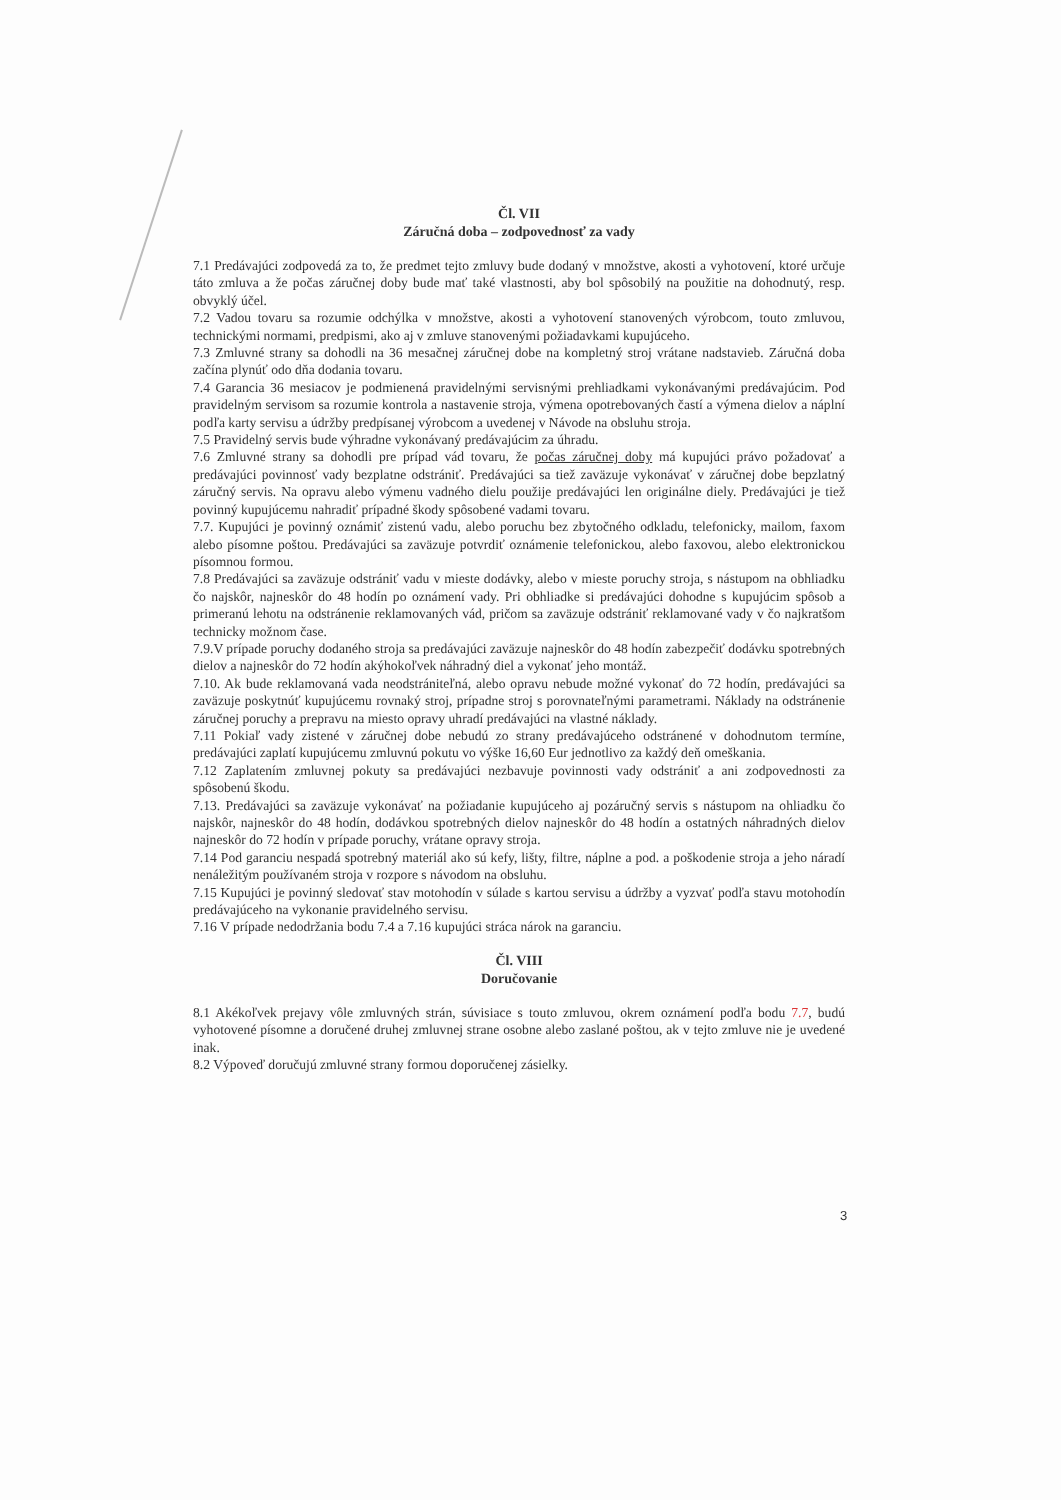Čl. VII
Záručná doba – zodpovednosť za vady
7.1 Predávajúci zodpovedá za to, že predmet tejto zmluvy bude dodaný v množstve, akosti a vyhotovení, ktoré určuje táto zmluva a že počas záručnej doby bude mať také vlastnosti, aby bol spôsobilý na použitie na dohodnutý, resp. obvyklý účel.
7.2 Vadou tovaru sa rozumie odchýlka v množstve, akosti a vyhotovení stanovených výrobcom, touto zmluvou, technickými normami, predpismi, ako aj v zmluve stanovenými požiadavkami kupujúceho.
7.3 Zmluvné strany sa dohodli na 36 mesačnej záručnej dobe na kompletný stroj vrátane nadstavieb. Záručná doba začína plynúť odo dňa dodania tovaru.
7.4 Garancia 36 mesiacov je podmienená pravidelnými servisnými prehliadkami vykonávanými predávajúcim. Pod pravidelným servisom sa rozumie kontrola a nastavenie stroja, výmena opotrebovaných častí a výmena dielov a náplní podľa karty servisu a údržby predpísanej výrobcom a uvedenej v Návode na obsluhu stroja.
7.5 Pravidelný servis bude výhradne vykonávaný predávajúcim za úhradu.
7.6 Zmluvné strany sa dohodli pre prípad vád tovaru, že počas záručnej doby má kupujúci právo požadovať a predávajúci povinnosť vady bezplatne odstrániť. Predávajúci sa tiež zaväzuje vykonávať v záručnej dobe bepzlatný záručný servis. Na opravu alebo výmenu vadného dielu použije predávajúci len originálne diely. Predávajúci je tiež povinný kupujúcemu nahradiť prípadné škody spôsobené vadami tovaru.
7.7. Kupujúci je povinný oznámiť zistenú vadu, alebo poruchu bez zbytočného odkladu, telefonicky, mailom, faxom alebo písomne poštou. Predávajúci sa zaväzuje potvrdiť oznámenie telefonickou, alebo faxovou, alebo elektronickou písomnou formou.
7.8 Predávajúci sa zaväzuje odstrániť vadu v mieste dodávky, alebo v mieste poruchy stroja, s nástupom na obhliadku čo najskôr, najneskôr do 48 hodín po oznámení vady. Pri obhliadke si predávajúci dohodne s kupujúcim spôsob a primeranú lehotu na odstránenie reklamovaných vád, pričom sa zaväzuje odstrániť reklamované vady v čo najkratšom technicky možnom čase.
7.9.V prípade poruchy dodaného stroja sa predávajúci zaväzuje najneskôr do 48 hodín zabezpečiť dodávku spotrebných dielov a najneskôr do 72 hodín akýhokoľvek náhradný diel a vykonať jeho montáž.
7.10. Ak bude reklamovaná vada neodstrániteľná, alebo opravu nebude možné vykonať do 72 hodín, predávajúci sa zaväzuje poskytnúť kupujúcemu rovnaký stroj, prípadne stroj s porovnateľnými parametrami. Náklady na odstránenie záručnej poruchy a prepravu na miesto opravy uhradí predávajúci na vlastné náklady.
7.11 Pokiaľ vady zistené v záručnej dobe nebudú zo strany predávajúceho odstránené v dohodnutom termíne, predávajúci zaplatí kupujúcemu zmluvnú pokutu vo výške 16,60 Eur jednotlivo za každý deň omeškania.
7.12 Zaplatením zmluvnej pokuty sa predávajúci nezbavuje povinnosti vady odstrániť a ani zodpovednosti za spôsobenú škodu.
7.13. Predávajúci sa zaväzuje vykonávať na požiadanie kupujúceho aj pozáručný servis s nástupom na ohliadku čo najskôr, najneskôr do 48 hodín, dodávkou spotrebných dielov najneskôr do 48 hodín a ostatných náhradných dielov najneskôr do 72 hodín v prípade poruchy, vrátane opravy stroja.
7.14 Pod garanciu nespadá spotrebný materiál ako sú kefy, lišty, filtre, náplne a pod. a poškodenie stroja a jeho náradí nenáležitým používaném stroja v rozpore s návodom na obsluhu.
7.15 Kupujúci je povinný sledovať stav motohodín v súlade s kartou servisu a údržby a vyzvať podľa stavu motohodín predávajúceho na vykonanie pravidelného servisu.
7.16 V prípade nedodržania bodu 7.4 a 7.16 kupujúci stráca nárok na garanciu.
Čl. VIII
Doručovanie
8.1 Akékoľvek prejavy vôle zmluvných strán, súvisiace s touto zmluvou, okrem oznámení podľa bodu 7.7, budú vyhotovené písomne a doručené druhej zmluvnej strane osobne alebo zaslané poštou, ak v tejto zmluve nie je uvedené inak.
8.2 Výpoveď doručujú zmluvné strany formou doporučenej zásielky.
3